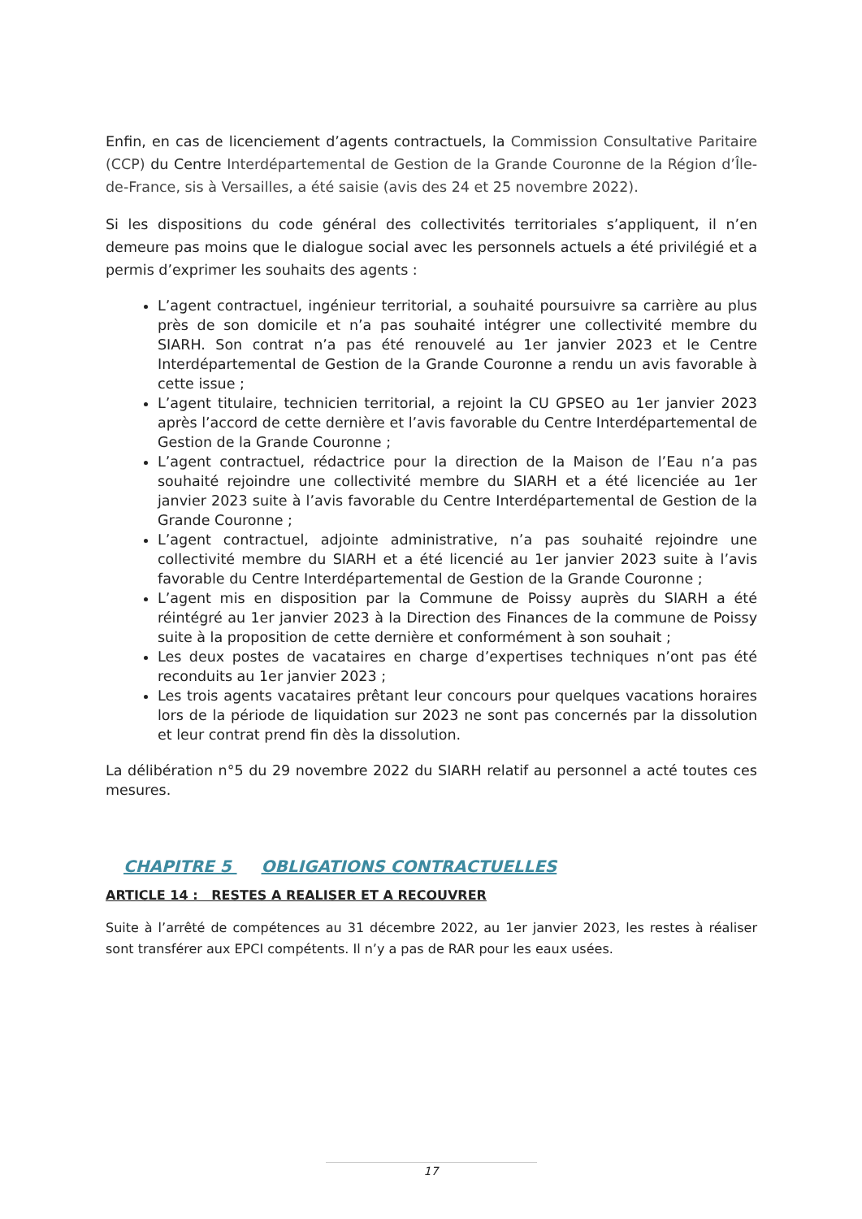Enfin, en cas de licenciement d’agents contractuels, la Commission Consultative Paritaire (CCP) du Centre Interdépartemental de Gestion de la Grande Couronne de la Région d’Île-de-France, sis à Versailles, a été saisie (avis des 24 et 25 novembre 2022).
Si les dispositions du code général des collectivités territoriales s’appliquent, il n’en demeure pas moins que le dialogue social avec les personnels actuels a été privilégié et a permis d’exprimer les souhaits des agents :
L’agent contractuel, ingénieur territorial, a souhaité poursuivre sa carrière au plus près de son domicile et n’a pas souhaité intégrer une collectivité membre du SIARH. Son contrat n’a pas été renouvelé au 1er janvier 2023 et le Centre Interdépartemental de Gestion de la Grande Couronne a rendu un avis favorable à cette issue ;
L’agent titulaire, technicien territorial, a rejoint la CU GPSEO au 1er janvier 2023 après l’accord de cette dernière et l’avis favorable du Centre Interdépartemental de Gestion de la Grande Couronne ;
L’agent contractuel, rédactrice pour la direction de la Maison de l’Eau n’a pas souhaité rejoindre une collectivité membre du SIARH et a été licenciée au 1er janvier 2023 suite à l’avis favorable du Centre Interdépartemental de Gestion de la Grande Couronne ;
L’agent contractuel, adjointe administrative, n’a pas souhaité rejoindre une collectivité membre du SIARH et a été licencié au 1er janvier 2023 suite à l’avis favorable du Centre Interdépartemental de Gestion de la Grande Couronne ;
L’agent mis en disposition par la Commune de Poissy auprès du SIARH a été réintégré au 1er janvier 2023 à la Direction des Finances de la commune de Poissy suite à la proposition de cette dernière et conformément à son souhait ;
Les deux postes de vacataires en charge d’expertises techniques n’ont pas été reconduits au 1er janvier 2023 ;
Les trois agents vacataires prêtant leur concours pour quelques vacations horaires lors de la période de liquidation sur 2023 ne sont pas concernés par la dissolution et leur contrat prend fin dès la dissolution.
La délibération n°5 du 29 novembre 2022 du SIARH relatif au personnel a acté toutes ces mesures.
CHAPITRE 5 OBLIGATIONS CONTRACTUELLES
ARTICLE 14 : RESTES A REALISER ET A RECOUVRER
Suite à l’arrêté de compétences au 31 décembre 2022, au 1er janvier 2023, les restes à réaliser sont transférer aux EPCI compétents. Il n’y a pas de RAR pour les eaux usées.
17